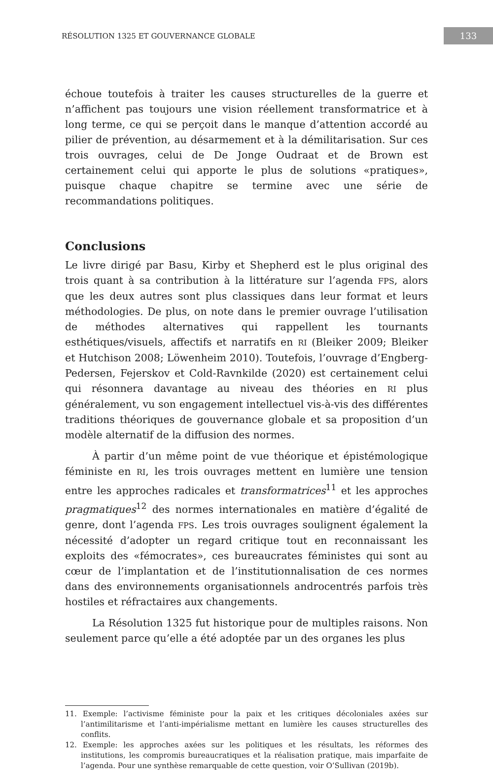RÉSOLUTION 1325 ET GOUVERNANCE GLOBALE 133
échoue toutefois à traiter les causes structurelles de la guerre et n’affichent pas toujours une vision réellement transformatrice et à long terme, ce qui se perçoit dans le manque d’attention accordé au pilier de prévention, au désarmement et à la démilitarisation. Sur ces trois ouvrages, celui de De Jonge Oudraat et de Brown est certainement celui qui apporte le plus de solutions «pratiques», puisque chaque chapitre se termine avec une série de recommandations politiques.
Conclusions
Le livre dirigé par Basu, Kirby et Shepherd est le plus original des trois quant à sa contribution à la littérature sur l’agenda FPS, alors que les deux autres sont plus classiques dans leur format et leurs méthodologies. De plus, on note dans le premier ouvrage l’utilisation de méthodes alternatives qui rappellent les tournants esthétiques/visuels, affectifs et narratifs en RI (Bleiker 2009; Bleiker et Hutchison 2008; Löwenheim 2010). Toutefois, l’ouvrage d’Engberg-Pedersen, Fejerskov et Cold-Ravnkilde (2020) est certainement celui qui résonnera davantage au niveau des théories en RI plus généralement, vu son engagement intellectuel vis-à-vis des différentes traditions théoriques de gouvernance globale et sa proposition d’un modèle alternatif de la diffusion des normes.
À partir d’un même point de vue théorique et épistémologique féministe en RI, les trois ouvrages mettent en lumière une tension entre les approches radicales et transformatrices<sup>11</sup> et les approches pragmatiques<sup>12</sup> des normes internationales en matière d’égalité de genre, dont l’agenda FPS. Les trois ouvrages soulignent également la nécessité d’adopter un regard critique tout en reconnaissant les exploits des «fémocrates», ces bureaucrates féministes qui sont au cœur de l’implantation et de l’institutionnalisation de ces normes dans des environnements organisationnels androcentrés parfois très hostiles et réfractaires aux changements.
La Résolution 1325 fut historique pour de multiples raisons. Non seulement parce qu’elle a été adoptée par un des organes les plus
11. Exemple: l’activisme féministe pour la paix et les critiques décoloniales axées sur l’antimilitarisme et l’anti-impérialisme mettant en lumière les causes structurelles des conflits.
12. Exemple: les approches axées sur les politiques et les résultats, les réformes des institutions, les compromis bureaucratiques et la réalisation pratique, mais imparfaite de l’agenda. Pour une synthèse remarquable de cette question, voir O’Sullivan (2019b).